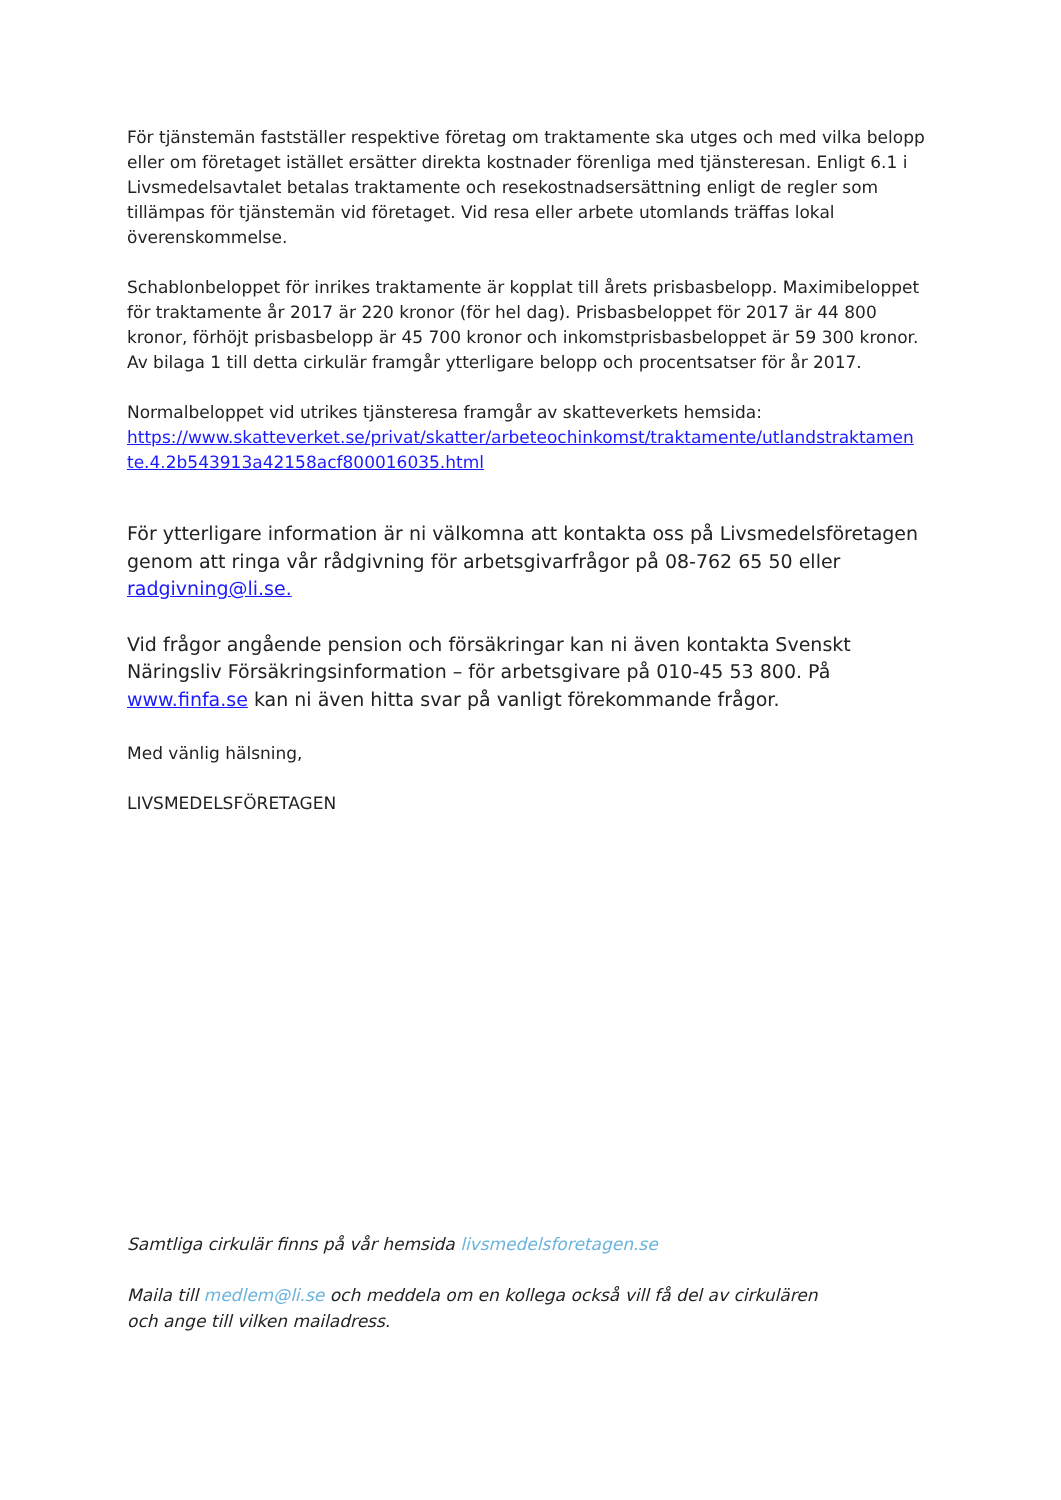För tjänstemän fastställer respektive företag om traktamente ska utges och med vilka belopp eller om företaget istället ersätter direkta kostnader förenliga med tjänsteresan. Enligt 6.1 i Livsmedelsavtalet betalas traktamente och resekostnadsersättning enligt de regler som tillämpas för tjänstemän vid företaget. Vid resa eller arbete utomlands träffas lokal överenskommelse.
Schablonbeloppet för inrikes traktamente är kopplat till årets prisbasbelopp. Maximibeloppet för traktamente år 2017 är 220 kronor (för hel dag). Prisbasbeloppet för 2017 är 44 800 kronor, förhöjt prisbasbelopp är 45 700 kronor och inkomstprisbasbeloppet är 59 300 kronor. Av bilaga 1 till detta cirkulär framgår ytterligare belopp och procentsatser för år 2017.
Normalbeloppet vid utrikes tjänsteresa framgår av skatteverkets hemsida:
https://www.skatteverket.se/privat/skatter/arbeteochinkomst/traktamente/utlandstraktamen te.4.2b543913a42158acf800016035.html
För ytterligare information är ni välkomna att kontakta oss på Livsmedelsföretagen genom att ringa vår rådgivning för arbetsgivarfrågor på 08-762 65 50 eller radgivning@li.se.
Vid frågor angående pension och försäkringar kan ni även kontakta Svenskt Näringsliv Försäkringsinformation – för arbetsgivare på 010-45 53 800. På www.finfa.se kan ni även hitta svar på vanligt förekommande frågor.
Med vänlig hälsning,
LIVSMEDELSFÖRETAGEN
Samtliga cirkulär finns på vår hemsida livsmedelsforetagen.se
Maila till medlem@li.se och meddela om en kollega också vill få del av cirkulären
och ange till vilken mailadress.